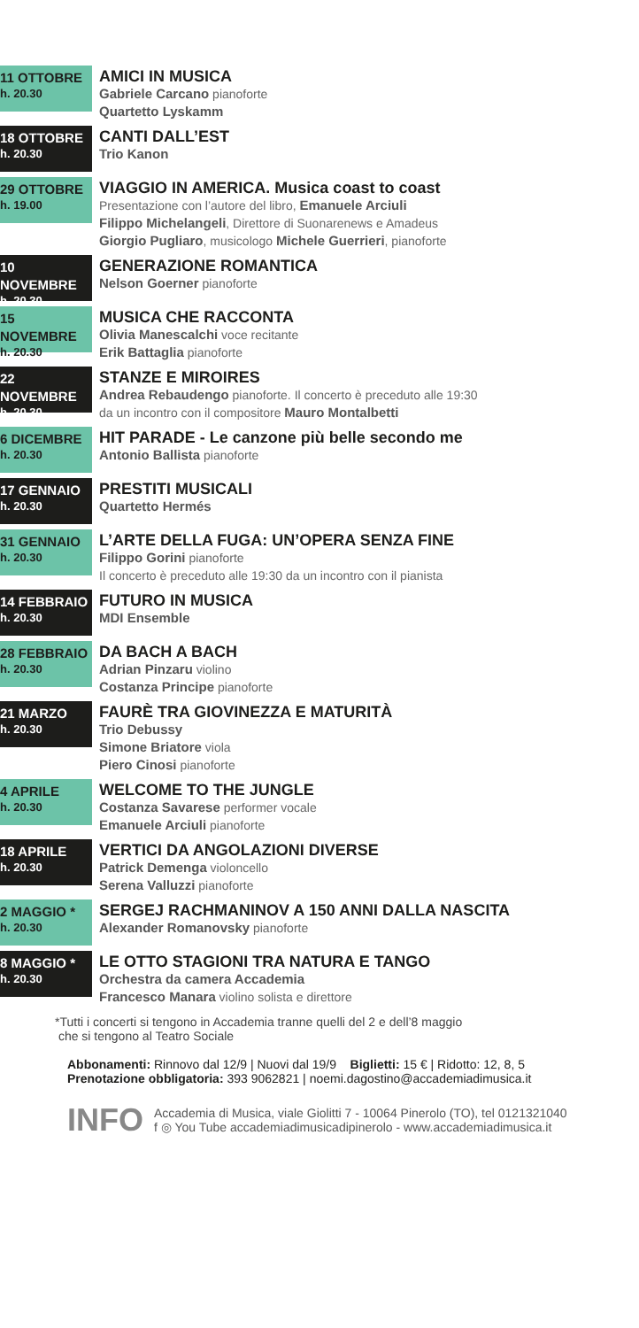11 OTTOBRE
h. 20.30
AMICI IN MUSICA
Gabriele Carcano pianoforte
Quartetto Lyskamm
18 OTTOBRE
h. 20.30
CANTI DALL’EST
Trio Kanon
29 OTTOBRE
h. 19.00
VIAGGIO IN AMERICA. Musica coast to coast
Presentazione con l’autore del libro, Emanuele Arciuli
Filippo Michelangeli, Direttore di Suonarenews e Amadeus
Giorgio Pugliaro, musicologo Michele Guerrieri, pianoforte
10 NOVEMBRE
h. 20.30
GENERAZIONE ROMANTICA
Nelson Goerner pianoforte
15 NOVEMBRE
h. 20.30
MUSICA CHE RACCONTA
Olivia Manescalchi voce recitante
Erik Battaglia pianoforte
22 NOVEMBRE
h. 20.30
STANZE E MIROIRES
Andrea Rebaudengo pianoforte. Il concerto è preceduto alle 19:30
da un incontro con il compositore Mauro Montalbetti
6 DICEMBRE
h. 20.30
HIT PARADE - Le canzone più belle secondo me
Antonio Ballista pianoforte
17 GENNAIO
h. 20.30
PRESTITI MUSICALI
Quartetto Hermés
31 GENNAIO
h. 20.30
L’ARTE DELLA FUGA: UN’OPERA SENZA FINE
Filippo Gorini pianoforte
Il concerto è preceduto alle 19:30 da un incontro con il pianista
14 FEBBRAIO
h. 20.30
FUTURO IN MUSICA
MDI Ensemble
28 FEBBRAIO
h. 20.30
DA BACH A BACH
Adrian Pinzaru violino
Costanza Principe pianoforte
21 MARZO
h. 20.30
FAURÈ TRA GIOVINEZZA E MATURITÀ
Trio Debussy
Simone Briatore viola
Piero Cinosi pianoforte
4 APRILE
h. 20.30
WELCOME TO THE JUNGLE
Costanza Savarese performer vocale
Emanuele Arciuli pianoforte
18 APRILE
h. 20.30
VERTICI DA ANGOLAZIONI DIVERSE
Patrick Demenga violoncello
Serena Valluzzi pianoforte
2 MAGGIO *
h. 20.30
SERGEJ RACHMANINOV A 150 ANNI DALLA NASCITA
Alexander Romanovsky pianoforte
8 MAGGIO *
h. 20.30
LE OTTO STAGIONI TRA NATURA E TANGO
Orchestra da camera Accademia
Francesco Manara violino solista e direttore
*Tutti i concerti si tengono in Accademia tranne quelli del 2 e dell’8 maggio
che si tengono al Teatro Sociale
Abbonamenti: Rinnovo dal 12/9 | Nuovi dal 19/9 Biglietti: 15 € | Ridotto: 12, 8, 5
Prenotazione obbligatoria: 393 9062821 | noemi.dagostino@accademiadimusica.it
INFO
Accademia di Musica, viale Giolitti 7 - 10064 Pinerolo (TO), tel 0121321040
f ◎ You Tube accademiadimusicadipinerolo - www.accademiadimusica.it